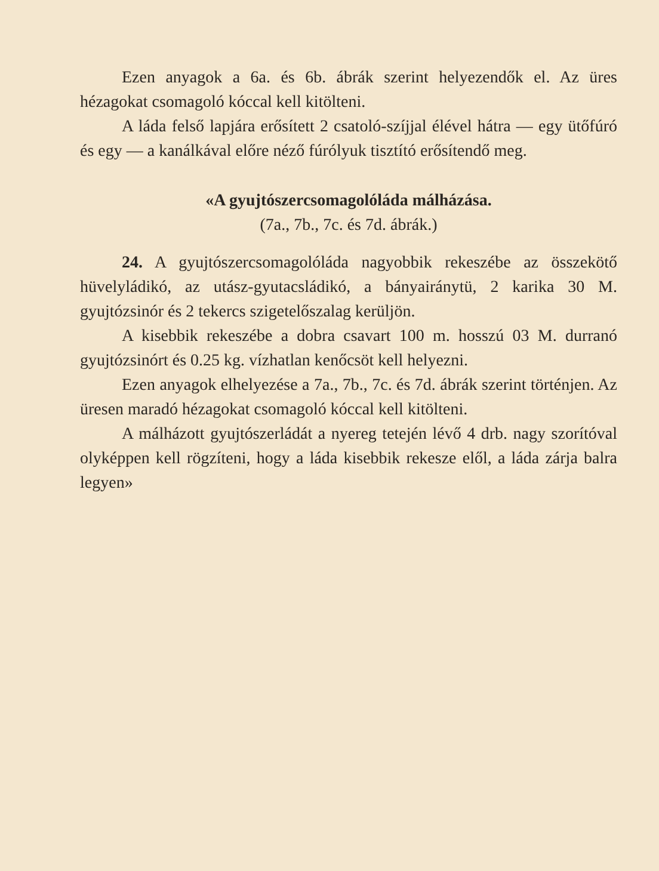Ezen anyagok a 6a. és 6b. ábrák szerint helyezendők el. Az üres hézagokat csomagoló kóccal kell kitölteni.
A láda felső lapjára erősített 2 csatoló-szíjjal élével hátra — egy ütőfúró és egy — a kanálkával előre néző fúrólyuk tisztító erősítendő meg.
«A gyujtószercsomagolóláda málházása.
(7a., 7b., 7c. és 7d. ábrák.)
24. A gyujtószercsomagolóláda nagyobbik rekeszébe az összekötő hüvelyládikó, az utász-gyutacsládikó, a bányairánytü, 2 karika 30 M. gyujtózsinór és 2 tekercs szigetelőszalag kerüljön.
A kisebbik rekeszébe a dobra csavart 100 m. hosszú 03 M. durranó gyujtózsinórt és 0.25 kg. vízhatlan kenőcsöt kell helyezni.
Ezen anyagok elhelyezése a 7a., 7b., 7c. és 7d. ábrák szerint történjen. Az üresen maradó hézagokat csomagoló kóccal kell kitölteni.
A málházott gyujtószerládát a nyereg tetején lévő 4 drb. nagy szorítóval olyképpen kell rögzíteni, hogy a láda kisebbik rekesze elől, a láda zárja balra legyen»